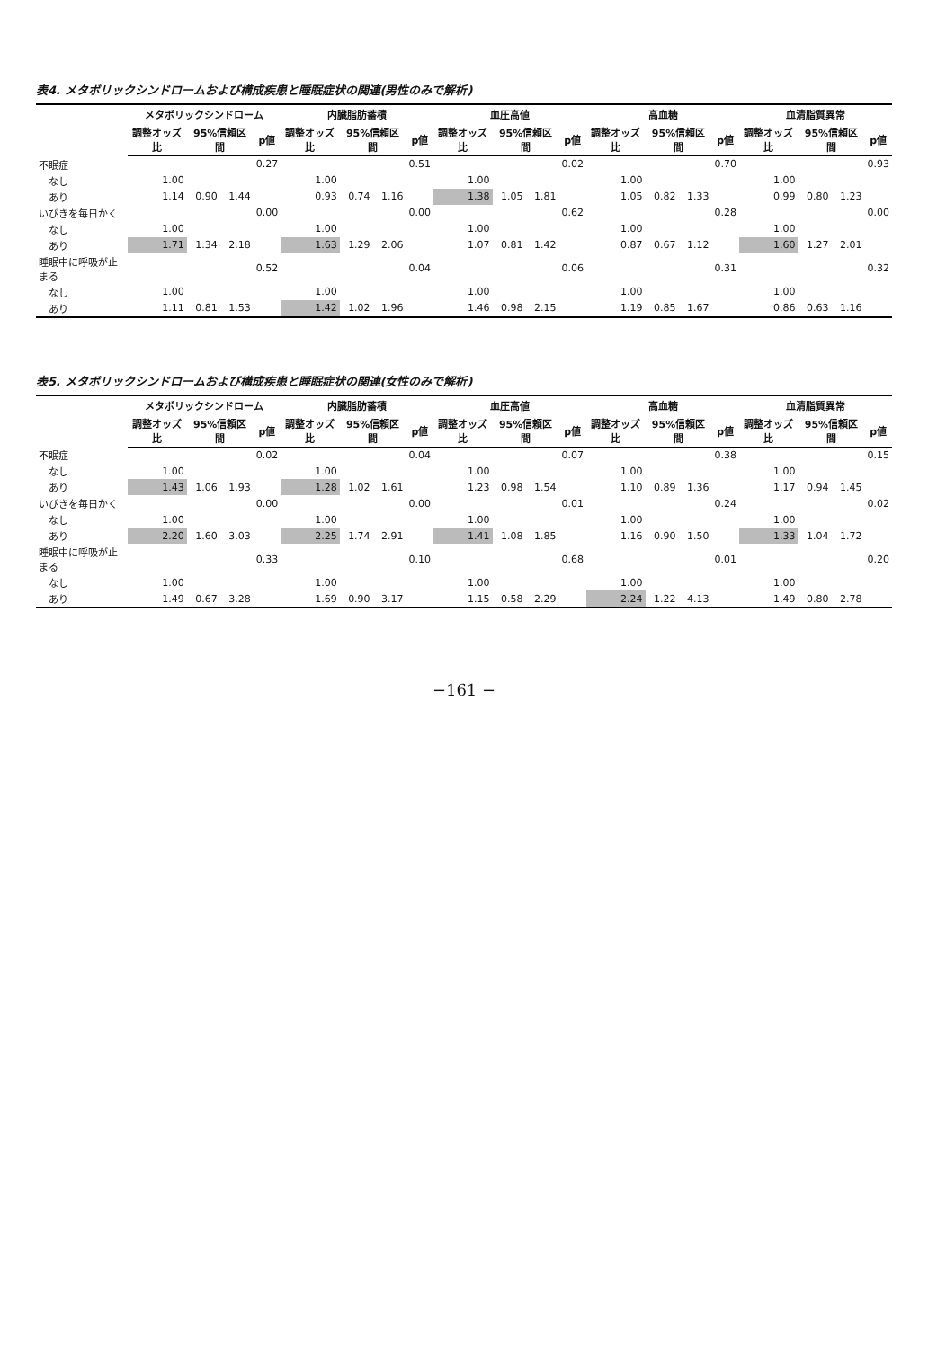表4. メタボリックシンドロームおよび構成疾患と睡眠症状の関連(男性のみで解析)
| | メタボリックシンドローム | | | | 内臓脂肪蓄積 | | | | 血圧高値 | | | | 高血糖 | | | | 血清脂質異常 | | | |
| --- | --- | --- | --- | --- | --- | --- | --- | --- | --- | --- | --- | --- | --- | --- | --- | --- | --- | --- | --- | --- |
| | 調整オッズ比 | 95%信頼区間 | | p値 | 調整オッズ比 | 95%信頼区間 | | p値 | 調整オッズ比 | 95%信頼区間 | | p値 | 調整オッズ比 | 95%信頼区間 | | p値 | 調整オッズ比 | 95%信頼区間 | | p値 |
| 不眠症 | | | | 0.27 | | | | 0.51 | | | | 0.02 | | | | 0.70 | | | | 0.93 |
| なし | 1.00 | | | | 1.00 | | | | 1.00 | | | | 1.00 | | | | 1.00 | | | |
| あり | 1.14 | 0.90 | 1.44 | | 0.93 | 0.74 | 1.16 | | 1.38 | 1.05 | 1.81 | | 1.05 | 0.82 | 1.33 | | 0.99 | 0.80 | 1.23 | |
| いびきを毎日かく | | | | 0.00 | | | | 0.00 | | | | 0.62 | | | | 0.28 | | | | 0.00 |
| なし | 1.00 | | | | 1.00 | | | | 1.00 | | | | 1.00 | | | | 1.00 | | | |
| あり | 1.71 | 1.34 | 2.18 | | 1.63 | 1.29 | 2.06 | | 1.07 | 0.81 | 1.42 | | 0.87 | 0.67 | 1.12 | | 1.60 | 1.27 | 2.01 | |
| 睡眠中に呼吸が止まる | | | | 0.52 | | | | 0.04 | | | | 0.06 | | | | 0.31 | | | | 0.32 |
| なし | 1.00 | | | | 1.00 | | | | 1.00 | | | | 1.00 | | | | 1.00 | | | |
| あり | 1.11 | 0.81 | 1.53 | | 1.42 | 1.02 | 1.96 | | 1.46 | 0.98 | 2.15 | | 1.19 | 0.85 | 1.67 | | 0.86 | 0.63 | 1.16 | |
表5. メタボリックシンドロームおよび構成疾患と睡眠症状の関連(女性のみで解析)
| | メタボリックシンドローム | | | | 内臓脂肪蓄積 | | | | 血圧高値 | | | | 高血糖 | | | | 血清脂質異常 | | | |
| --- | --- | --- | --- | --- | --- | --- | --- | --- | --- | --- | --- | --- | --- | --- | --- | --- | --- | --- | --- | --- |
| | 調整オッズ比 | 95%信頼区間 | | p値 | 調整オッズ比 | 95%信頼区間 | | p値 | 調整オッズ比 | 95%信頼区間 | | p値 | 調整オッズ比 | 95%信頼区間 | | p値 | 調整オッズ比 | 95%信頼区間 | | p値 |
| 不眠症 | | | | 0.02 | | | | 0.04 | | | | 0.07 | | | | 0.38 | | | | 0.15 |
| なし | 1.00 | | | | 1.00 | | | | 1.00 | | | | 1.00 | | | | 1.00 | | | |
| あり | 1.43 | 1.06 | 1.93 | | 1.28 | 1.02 | 1.61 | | 1.23 | 0.98 | 1.54 | | 1.10 | 0.89 | 1.36 | | 1.17 | 0.94 | 1.45 | |
| いびきを毎日かく | | | | 0.00 | | | | 0.00 | | | | 0.01 | | | | 0.24 | | | | 0.02 |
| なし | 1.00 | | | | 1.00 | | | | 1.00 | | | | 1.00 | | | | 1.00 | | | |
| あり | 2.20 | 1.60 | 3.03 | | 2.25 | 1.74 | 2.91 | | 1.41 | 1.08 | 1.85 | | 1.16 | 0.90 | 1.50 | | 1.33 | 1.04 | 1.72 | |
| 睡眠中に呼吸が止まる | | | | 0.33 | | | | 0.10 | | | | 0.68 | | | | 0.01 | | | | 0.20 |
| なし | 1.00 | | | | 1.00 | | | | 1.00 | | | | 1.00 | | | | 1.00 | | | |
| あり | 1.49 | 0.67 | 3.28 | | 1.69 | 0.90 | 3.17 | | 1.15 | 0.58 | 2.29 | | 2.24 | 1.22 | 4.13 | | 1.49 | 0.80 | 2.78 | |
−161 −